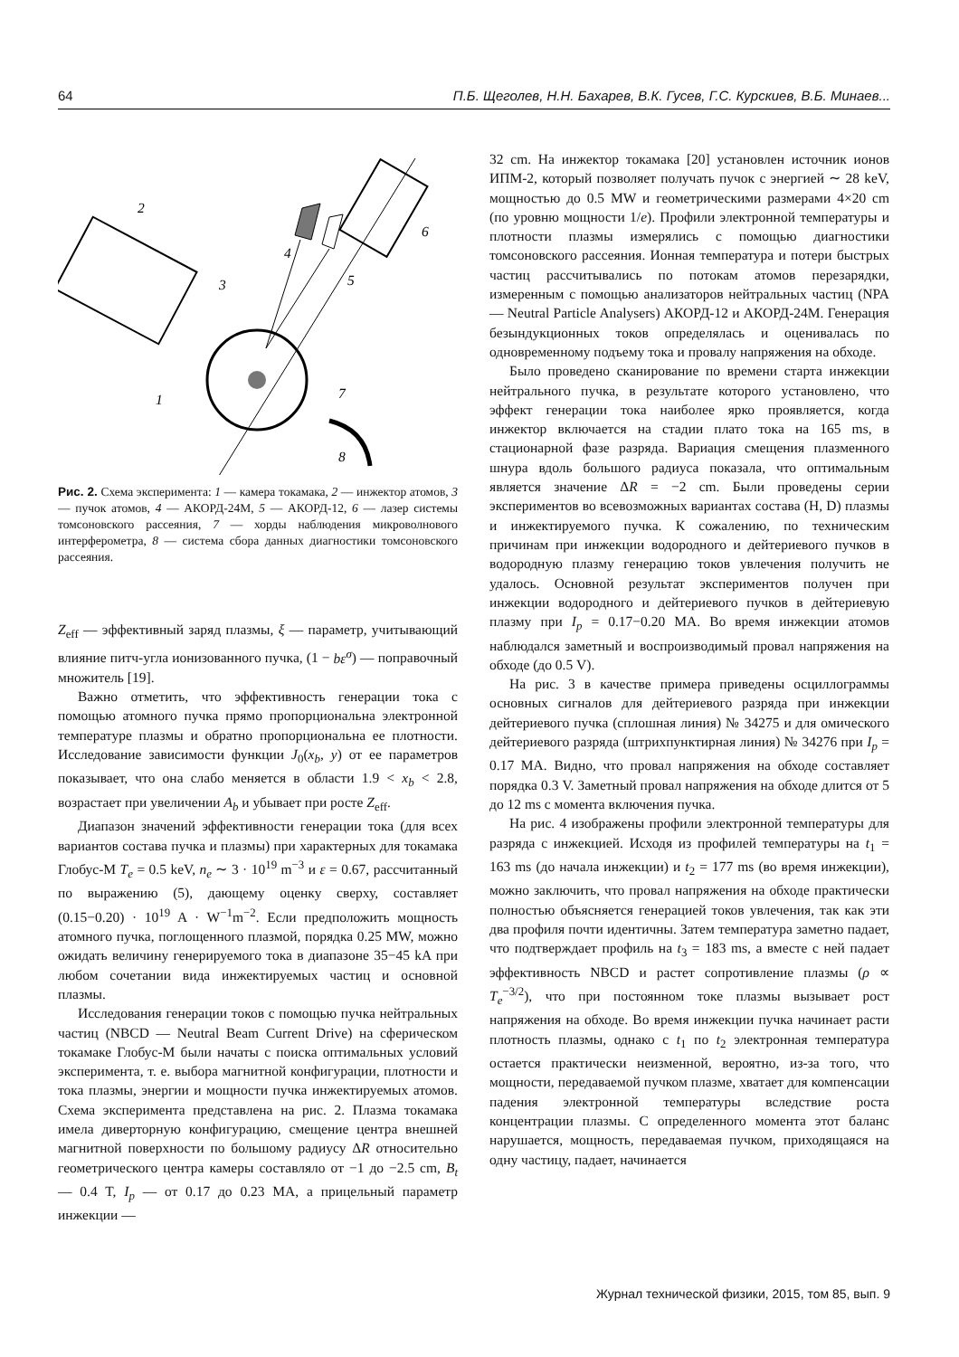64 П.Б. Щеголев, Н.Н. Бахарев, В.К. Гусев, Г.С. Курскиев, В.Б. Минаев...
2
3
4
5
6
7
8
1
Рис. 2. Схема эксперимента: 1 — камера токамака, 2 — инжектор атомов, 3 — пучок атомов, 4 — АКОРД-24М, 5 — АКОРД-12, 6 — лазер системы томсоновского рассеяния, 7 — хорды наблюдения микроволнового интерферометра, 8 — система сбора данных диагностики томсоновского рассеяния.
Z<sub>eff</sub> — эффективный заряд плазмы, ξ — параметр, учитывающий влияние питч-угла ионизованного пучка, (1 − bε<sup>σ</sup>) — поправочный множитель [19].
Важно отметить, что эффективность генерации тока с помощью атомного пучка прямо пропорциональна электронной температуре плазмы и обратно пропорциональна ее плотности. Исследование зависимости функции J<sub>0</sub>(x<sub>b</sub>, y) от ее параметров показывает, что она слабо меняется в области 1.9 < x<sub>b</sub> < 2.8, возрастает при увеличении A<sub>b</sub> и убывает при росте Z<sub>eff</sub>.
Диапазон значений эффективности генерации тока (для всех вариантов состава пучка и плазмы) при характерных для токамака Глобус-М T<sub>e</sub> = 0.5 keV, n<sub>e</sub> ∼ 3 · 10<sup>19</sup> m<sup>−3</sup> и ε = 0.67, рассчитанный по выражению (5), дающему оценку сверху, составляет (0.15−0.20) · 10<sup>19</sup> A · W<sup>−1</sup>m<sup>−2</sup>. Если предположить мощность атомного пучка, поглощенного плазмой, порядка 0.25 MW, можно ожидать величину генерируемого тока в диапазоне 35−45 kA при любом сочетании вида инжектируемых частиц и основной плазмы.
Исследования генерации токов с помощью пучка нейтральных частиц (NBCD — Neutral Beam Current Drive) на сферическом токамаке Глобус-М были начаты с поиска оптимальных условий эксперимента, т. е. выбора магнитной конфигурации, плотности и тока плазмы, энергии и мощности пучка инжектируемых атомов. Схема эксперимента представлена на рис. 2. Плазма токамака имела диверторную конфигурацию, смещение центра внешней магнитной поверхности по большому радиусу ΔR относительно геометрического центра камеры составляло от −1 до −2.5 cm, B<sub>t</sub> — 0.4 T, I<sub>p</sub> — от 0.17 до 0.23 MA, а прицельный параметр инжекции —
32 cm. На инжектор токамака [20] установлен источник ионов ИПМ-2, который позволяет получать пучок с энергией ∼ 28 keV, мощностью до 0.5 MW и геометрическими размерами 4×20 cm (по уровню мощности 1/e). Профили электронной температуры и плотности плазмы измерялись с помощью диагностики томсоновского рассеяния. Ионная температура и потери быстрых частиц рассчитывались по потокам атомов перезарядки, измеренным с помощью анализаторов нейтральных частиц (NPA — Neutral Particle Analysers) АКОРД-12 и АКОРД-24М. Генерация безындукционных токов определялась и оценивалась по одновременному подъему тока и провалу напряжения на обходе.
Было проведено сканирование по времени старта инжекции нейтрального пучка, в результате которого установлено, что эффект генерации тока наиболее ярко проявляется, когда инжектор включается на стадии плато тока на 165 ms, в стационарной фазе разряда. Вариация смещения плазменного шнура вдоль большого радиуса показала, что оптимальным является значение ΔR = −2 cm. Были проведены серии экспериментов во всевозможных вариантах состава (H, D) плазмы и инжектируемого пучка. К сожалению, по техническим причинам при инжекции водородного и дейтериевого пучков в водородную плазму генерацию токов увлечения получить не удалось. Основной результат экспериментов получен при инжекции водородного и дейтериевого пучков в дейтериевую плазму при I<sub>p</sub> = 0.17−0.20 MA. Во время инжекции атомов наблюдался заметный и воспроизводимый провал напряжения на обходе (до 0.5 V).
На рис. 3 в качестве примера приведены осциллограммы основных сигналов для дейтериевого разряда при инжекции дейтериевого пучка (сплошная линия) № 34275 и для омического дейтериевого разряда (штрихпунктирная линия) № 34276 при I<sub>p</sub> = 0.17 MA. Видно, что провал напряжения на обходе составляет порядка 0.3 V. Заметный провал напряжения на обходе длится от 5 до 12 ms с момента включения пучка.
На рис. 4 изображены профили электронной температуры для разряда с инжекцией. Исходя из профилей температуры на t<sub>1</sub> = 163 ms (до начала инжекции) и t<sub>2</sub> = 177 ms (во время инжекции), можно заключить, что провал напряжения на обходе практически полностью объясняется генерацией токов увлечения, так как эти два профиля почти идентичны. Затем температура заметно падает, что подтверждает профиль на t<sub>3</sub> = 183 ms, а вместе с ней падает эффективность NBCD и растет сопротивление плазмы (ρ ∝ T<sub>e</sub><sup>−3/2</sup>), что при постоянном токе плазмы вызывает рост напряжения на обходе. Во время инжекции пучка начинает расти плотность плазмы, однако с t<sub>1</sub> по t<sub>2</sub> электронная температура остается практически неизменной, вероятно, из-за того, что мощности, передаваемой пучком плазме, хватает для компенсации падения электронной температуры вследствие роста концентрации плазмы. С определенного момента этот баланс нарушается, мощность, передаваемая пучком, приходящаяся на одну частицу, падает, начинается
Журнал технической физики, 2015, том 85, вып. 9